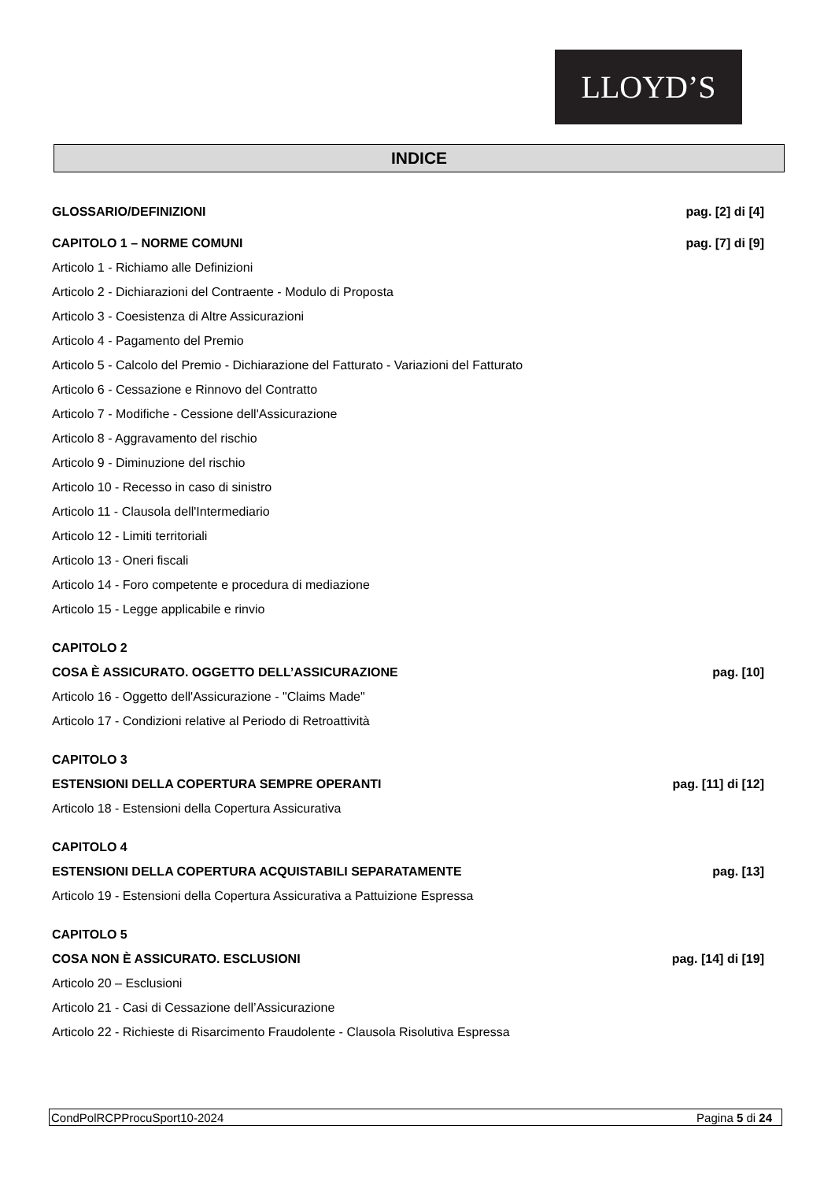LLOYD’S
INDICE
GLOSSARIO/DEFINIZIONI pag. [2] di [4]
CAPITOLO 1 – NORME COMUNI pag. [7] di [9]
Articolo 1 - Richiamo alle Definizioni
Articolo 2 - Dichiarazioni del Contraente - Modulo di Proposta
Articolo 3 - Coesistenza di Altre Assicurazioni
Articolo 4 - Pagamento del Premio
Articolo 5 - Calcolo del Premio - Dichiarazione del Fatturato - Variazioni del Fatturato
Articolo 6 - Cessazione e Rinnovo del Contratto
Articolo 7 - Modifiche - Cessione dell'Assicurazione
Articolo 8 - Aggravamento del rischio
Articolo 9 - Diminuzione del rischio
Articolo 10 - Recesso in caso di sinistro
Articolo 11 - Clausola dell'Intermediario
Articolo 12 - Limiti territoriali
Articolo 13 - Oneri fiscali
Articolo 14 - Foro competente e procedura di mediazione
Articolo 15 - Legge applicabile e rinvio
CAPITOLO 2
COSA È ASSICURATO. OGGETTO DELL’ASSICURAZIONE pag. [10]
Articolo 16 - Oggetto dell'Assicurazione - "Claims Made"
Articolo 17 - Condizioni relative al Periodo di Retroattività
CAPITOLO 3
ESTENSIONI DELLA COPERTURA SEMPRE OPERANTI pag. [11] di [12]
Articolo 18 - Estensioni della Copertura Assicurativa
CAPITOLO 4
ESTENSIONI DELLA COPERTURA ACQUISTABILI SEPARATAMENTE pag. [13]
Articolo 19 - Estensioni della Copertura Assicurativa a Pattuizione Espressa
CAPITOLO 5
COSA NON È ASSICURATO. ESCLUSIONI pag. [14] di [19]
Articolo 20 – Esclusioni
Articolo 21 - Casi di Cessazione dell’Assicurazione
Articolo 22 - Richieste di Risarcimento Fraudolente - Clausola Risolutiva Espressa
CondPolRCPProcuSport10-2024 Pagina 5 di 24